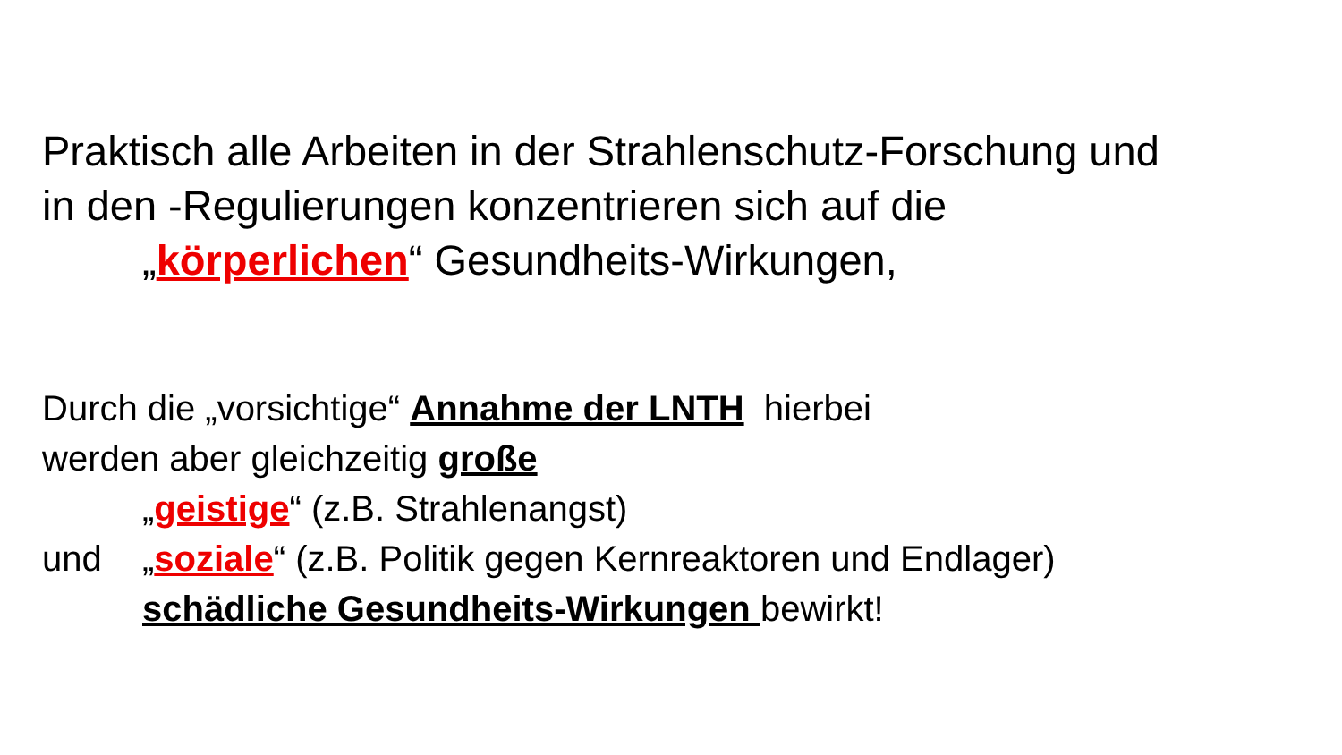Praktisch alle Arbeiten in der Strahlenschutz-Forschung und
in den -Regulierungen konzentrieren sich auf die
„körperlichen“ Gesundheits-Wirkungen,
Durch die „vorsichtige“ Annahme der LNTH hierbei
werden aber gleichzeitig große
„geistige“ (z.B. Strahlenangst)
und „soziale“ (z.B. Politik gegen Kernreaktoren und Endlager)
schädliche Gesundheits-Wirkungen bewirkt!